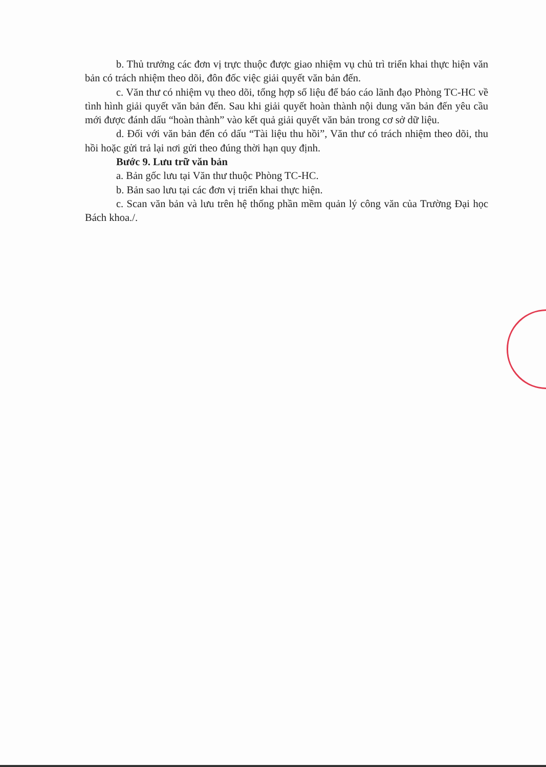b. Thủ trưởng các đơn vị trực thuộc được giao nhiệm vụ chủ trì triển khai thực hiện văn bản có trách nhiệm theo dõi, đôn đốc việc giải quyết văn bản đến.
c. Văn thư có nhiệm vụ theo dõi, tổng hợp số liệu để báo cáo lãnh đạo Phòng TC-HC về tình hình giải quyết văn bản đến. Sau khi giải quyết hoàn thành nội dung văn bản đến yêu cầu mới được đánh dấu “hoàn thành” vào kết quả giải quyết văn bản trong cơ sở dữ liệu.
d. Đối với văn bản đến có dấu “Tài liệu thu hồi”, Văn thư có trách nhiệm theo dõi, thu hồi hoặc gửi trả lại nơi gửi theo đúng thời hạn quy định.
Bước 9. Lưu trữ văn bản
a. Bản gốc lưu tại Văn thư thuộc Phòng TC-HC.
b. Bản sao lưu tại các đơn vị triển khai thực hiện.
c. Scan văn bản và lưu trên hệ thống phần mềm quản lý công văn của Trường Đại học Bách khoa./.